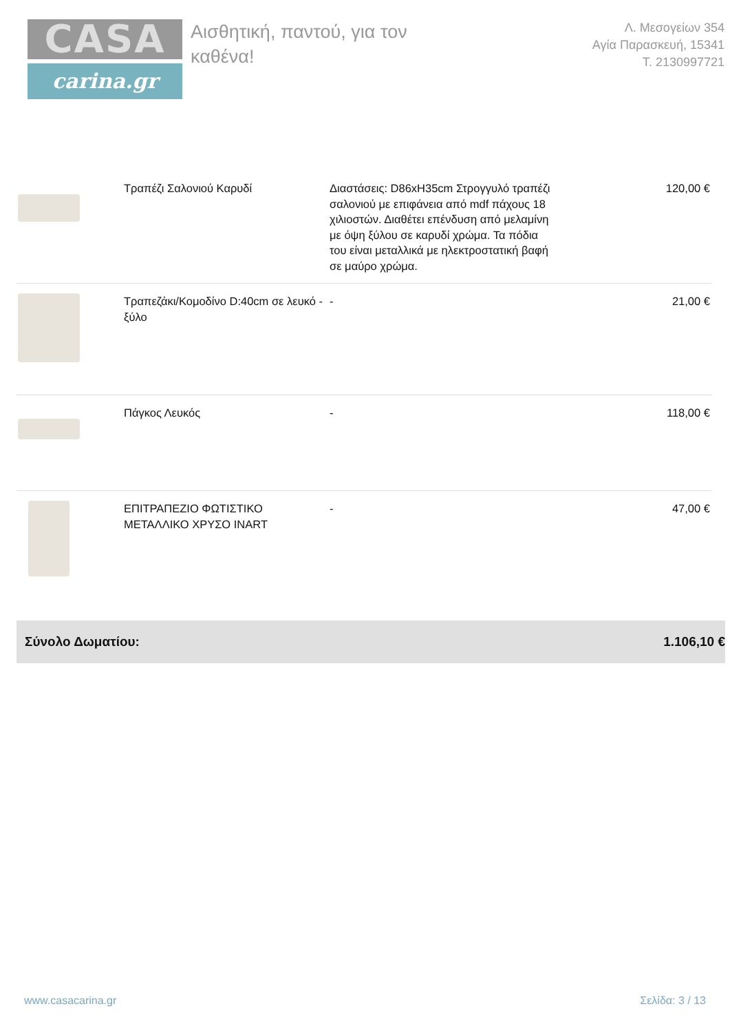CASA
carina.gr
Αισθητική, παντού, για τον καθένα!
Λ. Μεσογείων 354
Αγία Παρασκευή, 15341
Τ. 2130997721
| | Τραπέζι Σαλονιού Καρυδί | Διαστάσεις: D86xH35cm Στρογγυλό τραπέζι σαλονιού με επιφάνεια από mdf πάχους 18 χιλιοστών. Διαθέτει επένδυση από μελαμίνη με όψη ξύλου σε καρυδί χρώμα. Τα πόδια του είναι μεταλλικά με ηλεκτροστατική βαφή σε μαύρο χρώμα. | 120,00 € |
| | Τραπεζάκι/Κομοδίνο D:40cm σε λευκό - ξύλο | - | 21,00 € |
| | Πάγκος Λευκός | - | 118,00 € |
| | ΕΠΙΤΡΑΠΕΖΙΟ ΦΩΤΙΣΤΙΚΟ ΜΕΤΑΛΛΙΚΟ ΧΡΥΣΟ INART | - | 47,00 € |
Σύνολο Δωματίου: 1.106,10 €
www.casacarina.gr Σελίδα: 3 / 13